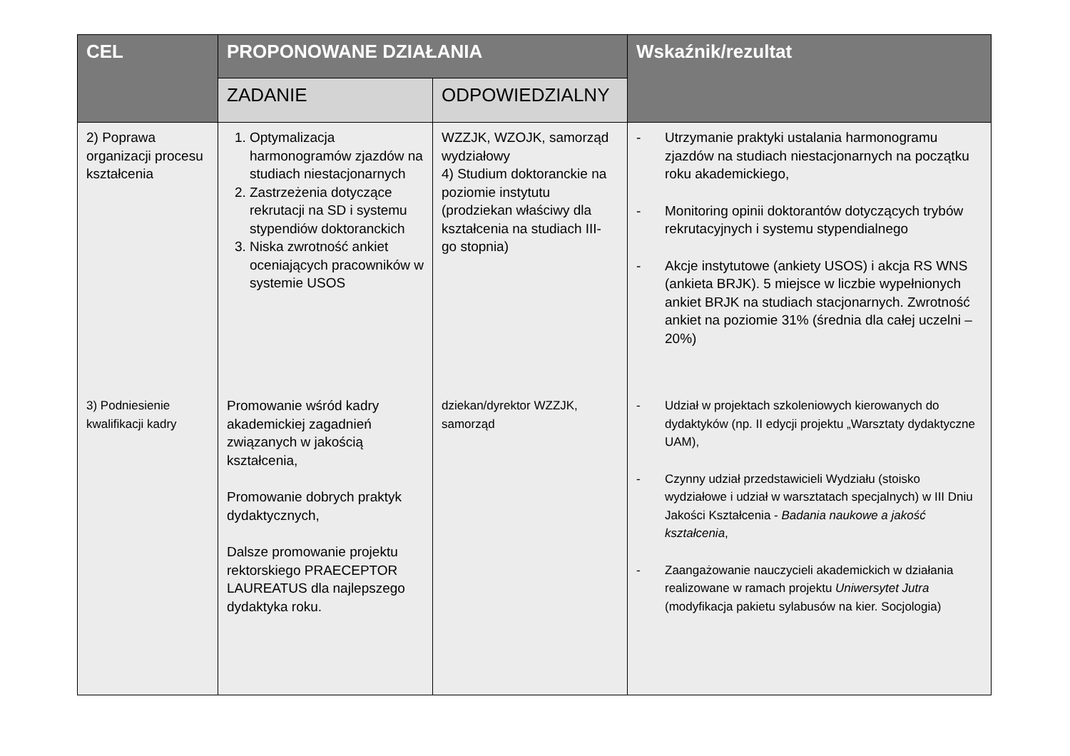| CEL | PROPONOWANE DZIAŁANIA | | Wskaźnik/rezultat |
| --- | --- | --- | --- |
| | ZADANIE | ODPOWIEDZIALNY | |
| 2) Poprawa organizacji procesu kształcenia | 1. Optymalizacja harmonogramów zjazdów na studiach niestacjonarnych 2. Zastrzeżenia dotyczące rekrutacji na SD i systemu stypendiów doktoranckich 3. Niska zwrotność ankiet oceniających pracowników w systemie USOS | WZZJK, WZOJK, samorząd wydziałowy 4) Studium doktoranckie na poziomie instytutu (prodziekan właściwy dla kształcenia na studiach III- go stopnia) | - Utrzymanie praktyki ustalania harmonogramu zjazdów na studiach niestacjonarnych na początku roku akademickiego, - Monitoring opinii doktorantów dotyczących trybów rekrutacyjnych i systemu stypendialnego - Akcje instytutowe (ankiety USOS) i akcja RS WNS (ankieta BRJK). 5 miejsce w liczbie wypełnionych ankiet BRJK na studiach stacjonarnych. Zwrotność ankiet na poziomie 31% (średnia dla całej uczelni – 20%) |
| 3) Podniesienie kwalifikacji kadry | Promowanie wśród kadry akademickiej zagadnień związanych w jakością kształcenia, Promowanie dobrych praktyk dydaktycznych, Dalsze promowanie projektu rektorskiego PRAECEPTOR LAUREATUS dla najlepszego dydaktyka roku. | dziekan/dyrektor WZZJK, samorząd | - Udział w projektach szkoleniowych kierowanych do dydaktyków (np. II edycji projektu „Warsztaty dydaktyczne UAM), - Czynny udział przedstawicieli Wydziału (stoisko wydziałowe i udział w warsztatach specjalnych) w III Dniu Jakości Kształcenia - Badania naukowe a jakość kształcenia , - Zaangażowanie nauczycieli akademickich w działania realizowane w ramach projektu Uniwersytet Jutra (modyfikacja pakietu sylabusów na kier. Socjologia) |